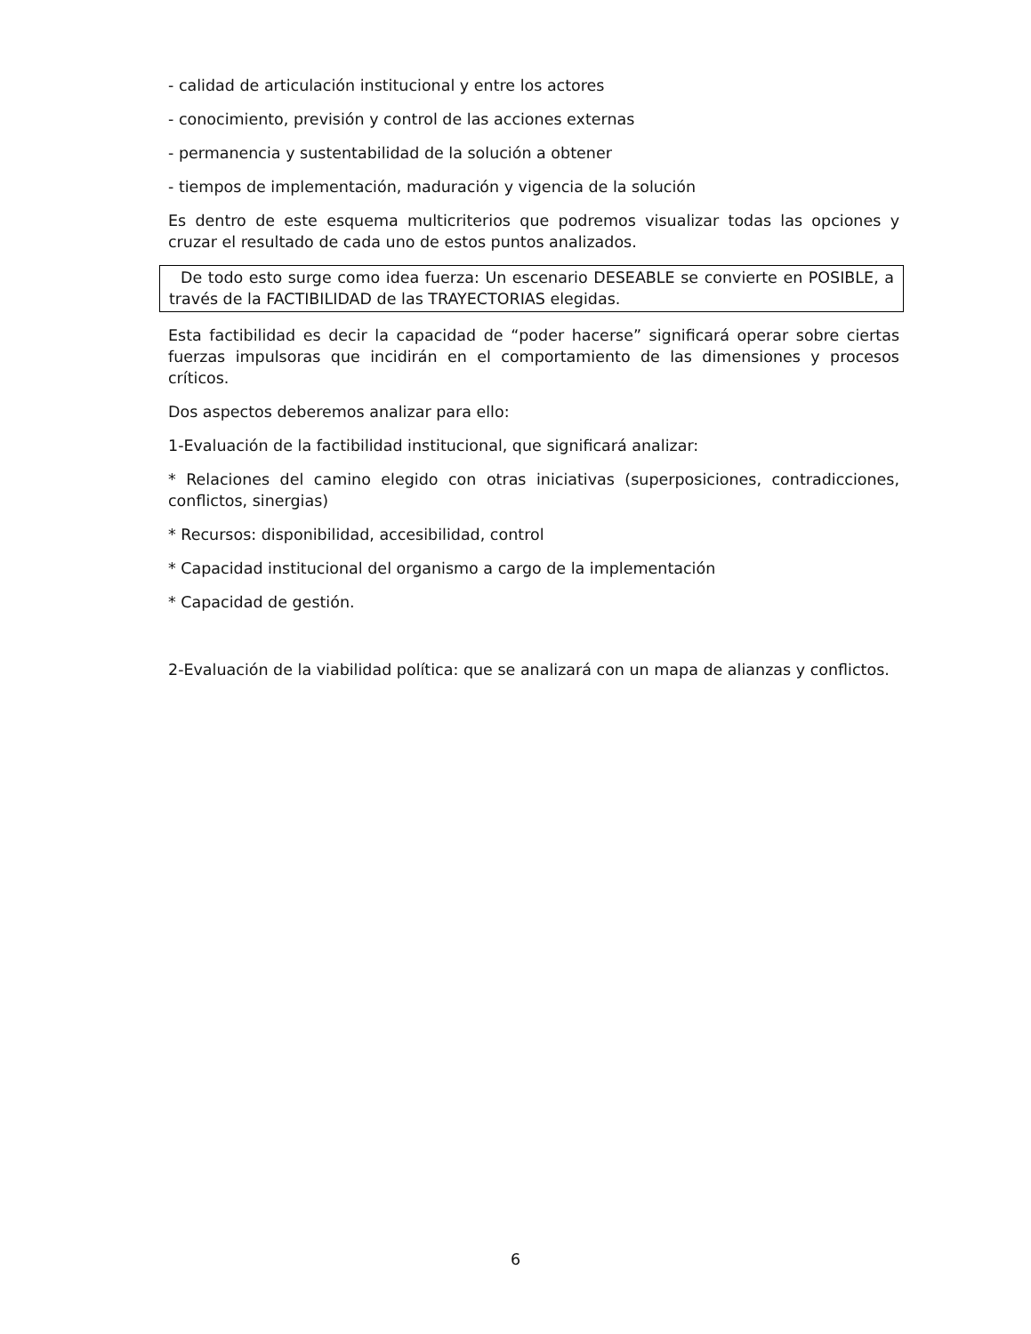- calidad de articulación institucional y entre los actores
- conocimiento, previsión y control de las acciones externas
- permanencia y sustentabilidad de la solución a obtener
- tiempos de implementación, maduración y vigencia de la solución
Es dentro de este esquema multicriterios que podremos visualizar todas las opciones y cruzar el resultado de cada uno de estos puntos analizados.
De todo esto surge como idea fuerza: Un escenario DESEABLE se convierte en POSIBLE, a través de la FACTIBILIDAD de las TRAYECTORIAS elegidas.
Esta factibilidad es decir la capacidad de “poder hacerse” significará operar sobre ciertas fuerzas impulsoras que incidirán en el comportamiento de las dimensiones y procesos críticos.
Dos aspectos deberemos analizar para ello:
1-Evaluación de la factibilidad institucional, que significará analizar:
* Relaciones del camino elegido con otras iniciativas (superposiciones, contradicciones, conflictos, sinergias)
* Recursos: disponibilidad, accesibilidad, control
* Capacidad institucional del organismo a cargo de la implementación
* Capacidad de gestión.
2-Evaluación de la viabilidad política: que se analizará con un mapa de alianzas y conflictos.
6